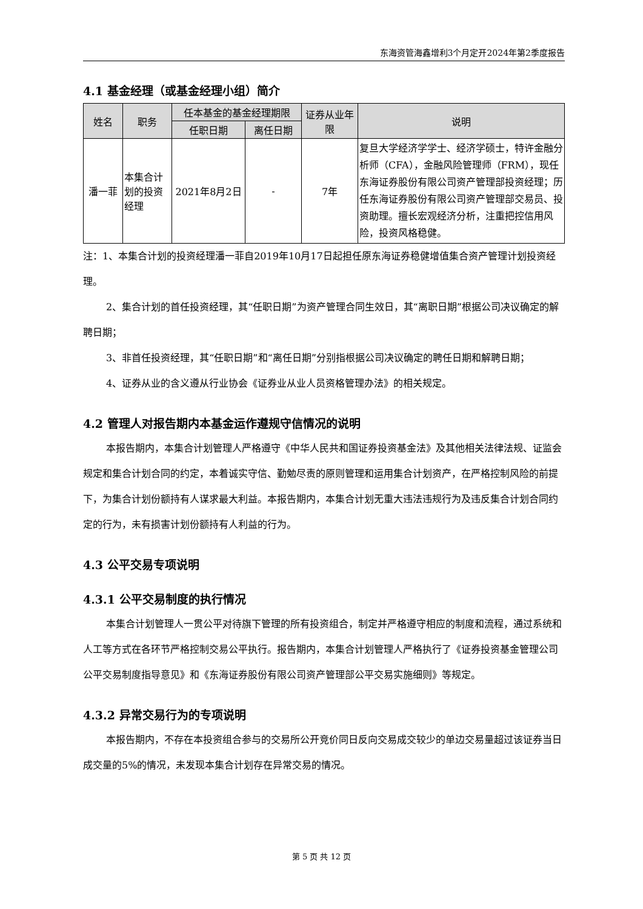东海资管海鑫增利3个月定开2024年第2季度报告
4.1 基金经理（或基金经理小组）简介
| 姓名 | 职务 | 任本基金的基金经理期限 | | 证券从业年限 | 说明 |
| --- | --- | --- | --- | --- | --- |
| | | 任职日期 | 离任日期 | | |
| 潘一菲 | 本集合计划的投资经理 | 2021年8月2日 | - | 7年 | 复旦大学经济学学士、经济学硕士，特许金融分析师（CFA），金融风险管理师（FRM），现任东海证券股份有限公司资产管理部投资经理；历任东海证券股份有限公司资产管理部交易员、投资助理。擅长宏观经济分析，注重把控信用风险，投资风格稳健。 |
注：1、本集合计划的投资经理潘一菲自2019年10月17日起担任原东海证券稳健增值集合资产管理计划投资经理。
2、集合计划的首任投资经理，其“任职日期”为资产管理合同生效日，其“离职日期”根据公司决议确定的解聘日期；
3、非首任投资经理，其“任职日期”和“离任日期”分别指根据公司决议确定的聘任日期和解聘日期；
4、证券从业的含义遵从行业协会《证券业从业人员资格管理办法》的相关规定。
4.2 管理人对报告期内本基金运作遵规守信情况的说明
本报告期内，本集合计划管理人严格遵守《中华人民共和国证券投资基金法》及其他相关法律法规、证监会规定和集合计划合同的约定，本着诚实守信、勤勉尽责的原则管理和运用集合计划资产，在严格控制风险的前提下，为集合计划份额持有人谋求最大利益。本报告期内，本集合计划无重大违法违规行为及违反集合计划合同约定的行为，未有损害计划份额持有人利益的行为。
4.3 公平交易专项说明
4.3.1 公平交易制度的执行情况
本集合计划管理人一贯公平对待旗下管理的所有投资组合，制定并严格遵守相应的制度和流程，通过系统和人工等方式在各环节严格控制交易公平执行。报告期内，本集合计划管理人严格执行了《证券投资基金管理公司公平交易制度指导意见》和《东海证券股份有限公司资产管理部公平交易实施细则》等规定。
4.3.2 异常交易行为的专项说明
本报告期内，不存在本投资组合参与的交易所公开竞价同日反向交易成交较少的单边交易量超过该证券当日成交量的5%的情况，未发现本集合计划存在异常交易的情况。
第 5 页 共 12 页